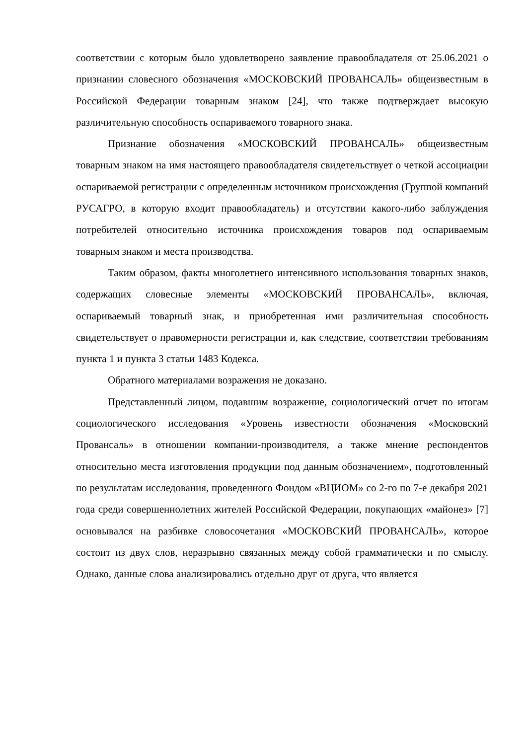соответствии с которым было удовлетворено заявление правообладателя от 25.06.2021 о признании словесного обозначения «МОСКОВСКИЙ ПРОВАНСАЛЬ» общеизвестным в Российской Федерации товарным знаком [24], что также подтверждает высокую различительную способность оспариваемого товарного знака.
Признание обозначения «МОСКОВСКИЙ ПРОВАНСАЛЬ» общеизвестным товарным знаком на имя настоящего правообладателя свидетельствует о четкой ассоциации оспариваемой регистрации с определенным источником происхождения (Группой компаний РУСАГРО, в которую входит правообладатель) и отсутствии какого-либо заблуждения потребителей относительно источника происхождения товаров под оспариваемым товарным знаком и места производства.
Таким образом, факты многолетнего интенсивного использования товарных знаков, содержащих словесные элементы «МОСКОВСКИЙ ПРОВАНСАЛЬ», включая, оспариваемый товарный знак, и приобретенная ими различительная способность свидетельствует о правомерности регистрации и, как следствие, соответствии требованиям пункта 1 и пункта 3 статьи 1483 Кодекса.
Обратного материалами возражения не доказано.
Представленный лицом, подавшим возражение, социологический отчет по итогам социологического исследования «Уровень известности обозначения «Московский Провансаль» в отношении компании-производителя, а также мнение респондентов относительно места изготовления продукции под данным обозначением», подготовленный по результатам исследования, проведенного Фондом «ВЦИОМ» со 2-го по 7-е декабря 2021 года среди совершеннолетних жителей Российской Федерации, покупающих «майонез» [7] основывался на разбивке словосочетания «МОСКОВСКИЙ ПРОВАНСАЛЬ», которое состоит из двух слов, неразрывно связанных между собой грамматически и по смыслу. Однако, данные слова анализировались отдельно друг от друга, что является